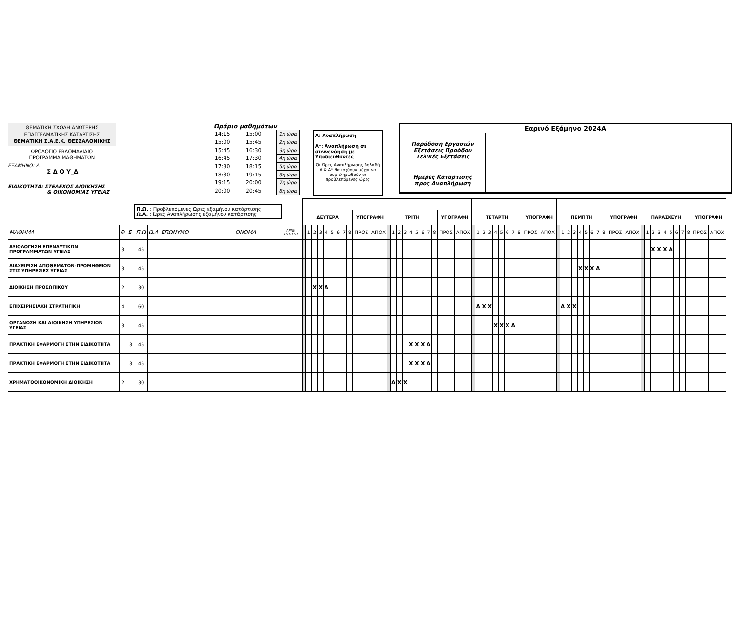ΘΕΜΑΤΙΚΗ ΣΧΟΛΗ ΑΝΩΤΕΡΗΣ
ΕΠΑΓΓΕΛΜΑΤΙΚΗΣ ΚΑΤΑΡΤΙΣΗΣ
ΘΕΜΑΤΙΚΗ Σ.Α.Ε.Κ. ΘΕΣΣΑΛΟΝΙΚΗΣ
ΩΡΟΛΟΓΙΟ ΕΒΔΟΜΑΔΙΑΙΟ
ΠΡΟΓΡΑΜΜΑ ΜΑΘΗΜΑΤΩΝ
ΕΞΑΜΗΝΟ: Δ
Σ Δ Ο Υ_Δ
ΕΙΔΙΚΟΤΗΤΑ: ΣΤΕΛΕΧΟΣ ΔΙΟΙΚΗΣΗΣ
& ΟΙΚΟΝΟΜΙΑΣ ΥΓΕΙΑΣ
Ωράριο μαθημάτων
| 14:15 | 15:00 | 1η ώρα |
| 15:00 | 15:45 | 2η ώρα |
| 15:45 | 16:30 | 3η ώρα |
| 16:45 | 17:30 | 4η ώρα |
| 17:30 | 18:15 | 5η ώρα |
| 18:30 | 19:15 | 6η ώρα |
| 19:15 | 20:00 | 7η ώρα |
| 20:00 | 20:45 | 8η ώρα |
A: Αναπλήρωση
A*: Αναπλήρωση σε συννενόηση με Υποδιευθυντές
Οι Ώρες Αναπλήρωσης δηλαδή A & A* θα ισχύουν μέχρι να συμπληρωθούν οι προβλεπόμενες ώρες
| Εαρινό Εξάμηνο 2024Α | |
| Παράδοση Εργασιών Εξετάσεις Προόδου Τελικές Εξετάσεις | |
| Ημέρες Κατάρτισης προς Αναπλήρωση | |
| Π.Ω. : Προβλεπόμενες Ώρες εξαμήνου κατάρτισης Ω.Α. : Ώρες Αναπλήρωσης εξαμήνου κατάρτισης | | | | | | | | | | | | | | | | | | | | | | | | | | | | | | | | | | | | | | | | | | | | | | | | | | | | | | | | | | | | | | |
| | | | | | | | | ΔΕΥΤΕΡΑ | | | | | | | | | ΥΠΟΓΡΑΦΗ | | ΤΡΙΤΗ | | | | | | | | | ΥΠΟΓΡΑΦΗ | | ΤΕΤΑΡΤΗ | | | | | | | | | ΥΠΟΓΡΑΦΗ | | ΠΕΜΠΤΗ | | | | | | | | | ΥΠΟΓΡΑΦΗ | | ΠΑΡΑΣΚΕΥΗ | | | | | | | | | ΥΠΟΓΡΑΦΗ | |
| ΜΑΘΗΜΑ | Θ | Ε | Π.Ω | Ω.Α | ΕΠΩΝΥΜΟ | ΟΝΟΜΑ | ΑΡΙΘ. ΑΙΤΗΣΗΣ | | 1 | 2 | 3 | 4 | 5 | 6 | 7 | 8 | ΠΡΟΣ | ΑΠΟΧ | | 1 | 2 | 3 | 4 | 5 | 6 | 7 | 8 | ΠΡΟΣ | ΑΠΟΧ | | 1 | 2 | 3 | 4 | 5 | 6 | 7 | 8 | ΠΡΟΣ | ΑΠΟΧ | | 1 | 2 | 3 | 4 | 5 | 6 | 7 | 8 | ΠΡΟΣ | ΑΠΟΧ | | 1 | 2 | 3 | 4 | 5 | 6 | 7 | 8 | ΠΡΟΣ | ΑΠΟΧ |
| ΑΞΙΟΛΟΓΗΣΗ ΕΠΕΝΔΥΤΙΚΩΝ ΠΡΟΓΡΑΜΜΑΤΩΝ ΥΓΕΙΑΣ | 3 | | 45 | | | | | | | | | | | | | | | | | | | | | | | | | | | | | | | | | | | | | | | | | | | | | | | | | | | X | X | X | A | | | | | |
| ΔΙΑΧΕΙΡΙΣΗ ΑΠΟΘΕΜΑΤΩΝ-ΠΡΟΜΗΘΕΙΩΝ ΣΤΙΣ ΥΠΗΡΕΣΙΕΣ ΥΓΕΙΑΣ | 3 | | 45 | | | | | | | | | | | | | | | | | | | | | | | | | | | | | | | | | | | | | | | | | | X | X | X | A | | | | | | | | | | | | | | |
| ΔΙΟΙΚΗΣΗ ΠΡΟΣΩΠΙΚΟΥ | 2 | | 30 | | | | | | | X | X | A | | | | | | | | | | | | | | | | | | | | | | | | | | | | | | | | | | | | | | | | | | | | | | | | | | |
| ΕΠΙΧΕΙΡΗΣΙΑΚΗ ΣΤΡΑΤΗΓΙΚΗ | 4 | | 60 | | | | | | | | | | | | | | | | | | | | | | | | | | | | A | X | X | | | | | | | | | A | X | X | | | | | | | | | | | | | | | | | | |
| ΟΡΓΑΝΩΣΗ ΚΑΙ ΔΙΟΙΚΗΣΗ ΥΠΗΡΕΣΙΩΝ ΥΓΕΙΑΣ | 3 | | 45 | | | | | | | | | | | | | | | | | | | | | | | | | | | | | | | X | X | X | A | | | | | | | | | | | | | | | | | | | | | | | | | |
| ΠΡΑΚΤΙΚΗ ΕΦΑΡΜΟΓΗ ΣΤΗΝ ΕΙΔΙΚΟΤΗΤΑ | | 3 | 45 | | | | | | | | | | | | | | | | | | | | X | X | X | A | | | | | | | | | | | | | | | | | | | | | | | | | | | | | | | | | | | | |
| ΠΡΑΚΤΙΚΗ ΕΦΑΡΜΟΓΗ ΣΤΗΝ ΕΙΔΙΚΟΤΗΤΑ | | 3 | 45 | | | | | | | | | | | | | | | | | | | | X | X | X | A | | | | | | | | | | | | | | | | | | | | | | | | | | | | | | | | | | | | |
| ΧΡΗΜΑΤΟΟΙΚΟΝΟΜΙΚΗ ΔΙΟΙΚΗΣΗ | 2 | | 30 | | | | | | | | | | | | | | | | | A | X | X | | | | | | | | | | | | | | | | | | | | | | | | | | | | | | | | | | | | | | | | |